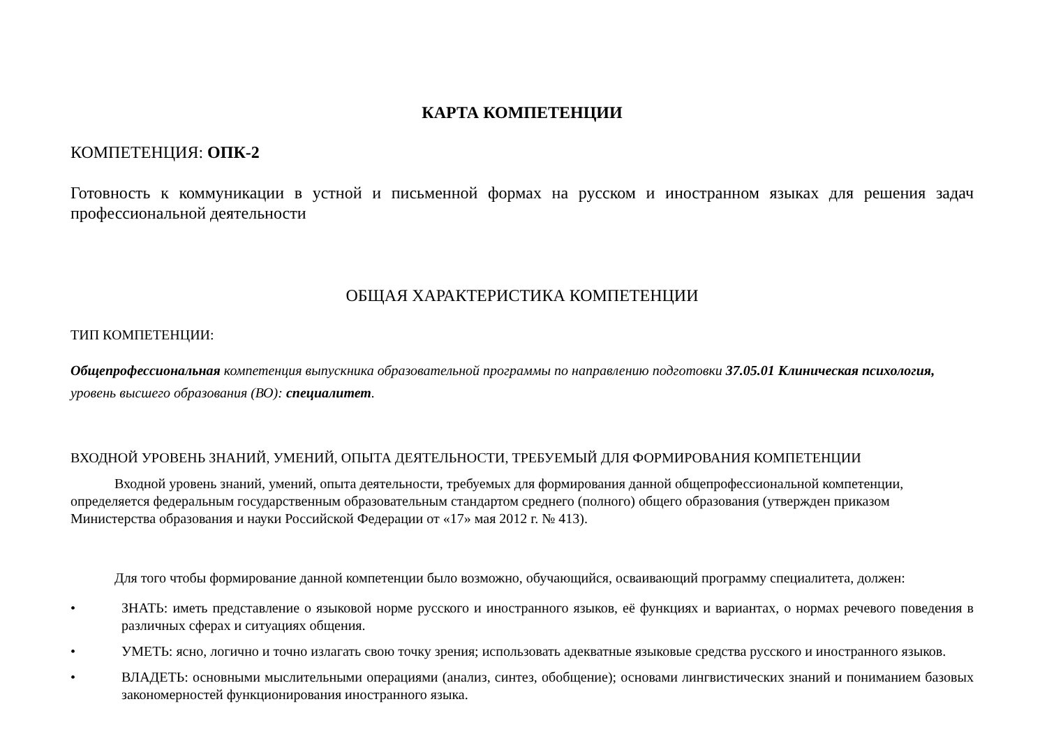КАРТА КОМПЕТЕНЦИИ
КОМПЕТЕНЦИЯ: ОПК-2
Готовность к коммуникации в устной и письменной формах на русском и иностранном языках для решения задач профессиональной деятельности
ОБЩАЯ ХАРАКТЕРИСТИКА КОМПЕТЕНЦИИ
ТИП КОМПЕТЕНЦИИ:
Общепрофессиональная компетенция выпускника образовательной программы по направлению подготовки 37.05.01 Клиническая психология, уровень высшего образования (ВО): специалитет.
ВХОДНОЙ УРОВЕНЬ ЗНАНИЙ, УМЕНИЙ, ОПЫТА ДЕЯТЕЛЬНОСТИ, ТРЕБУЕМЫЙ ДЛЯ ФОРМИРОВАНИЯ КОМПЕТЕНЦИИ
Входной уровень знаний, умений, опыта деятельности, требуемых для формирования данной общепрофессиональной компетенции, определяется федеральным государственным образовательным стандартом среднего (полного) общего образования (утвержден приказом Министерства образования и науки Российской Федерации от «17» мая 2012 г. № 413).
Для того чтобы формирование данной компетенции было возможно, обучающийся, осваивающий программу специалитета, должен:
• ЗНАТЬ: иметь представление о языковой норме русского и иностранного языков, её функциях и вариантах, о нормах речевого поведения в различных сферах и ситуациях общения.
• УМЕТЬ: ясно, логично и точно излагать свою точку зрения; использовать адекватные языковые средства русского и иностранного языков.
• ВЛАДЕТЬ: основными мыслительными операциями (анализ, синтез, обобщение); основами лингвистических знаний и пониманием базовых закономерностей функционирования иностранного языка.